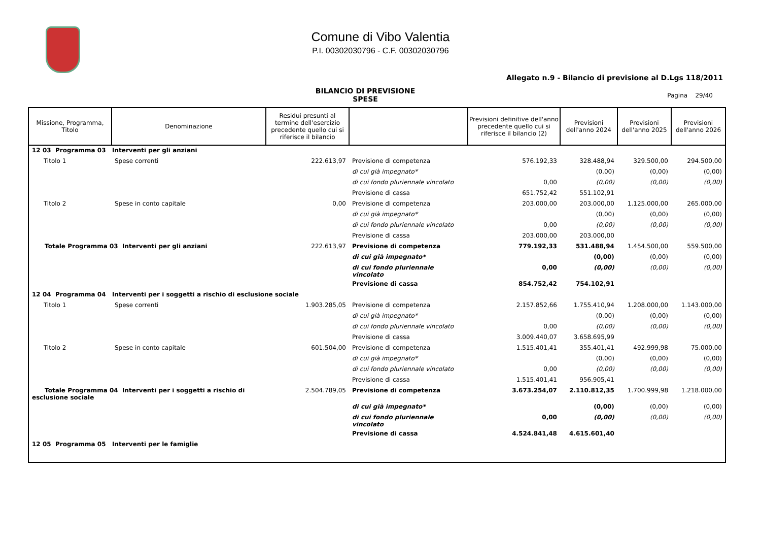Comune di Vibo Valentia
P.I. 00302030796 - C.F. 00302030796
Allegato n.9 - Bilancio di previsione al D.Lgs 118/2011
BILANCIO DI PREVISIONE
SPESE
Pagina 29/40
| Missione, Programma, Titolo | Denominazione | Residui presunti al termine dell'esercizio precedente quello cui si riferisce il bilancio | | Previsioni definitive dell'anno precedente quello cui si riferisce il bilancio (2) | Previsioni dell'anno 2024 | Previsioni dell'anno 2025 | Previsioni dell'anno 2026 |
| --- | --- | --- | --- | --- | --- | --- | --- |
| 12 03 Programma 03 Interventi per gli anziani | | | | | | | |
| Titolo 1 | Spese correnti | 222.613,97 | Previsione di competenza | 576.192,33 | 328.488,94 | 329.500,00 | 294.500,00 |
| | | | di cui già impegnato* | | (0,00) | (0,00) | (0,00) |
| | | | di cui fondo pluriennale vincolato | 0,00 | (0,00) | (0,00) | (0,00) |
| | | | Previsione di cassa | 651.752,42 | 551.102,91 | | |
| Titolo 2 | Spese in conto capitale | 0,00 | Previsione di competenza | 203.000,00 | 203.000,00 | 1.125.000,00 | 265.000,00 |
| | | | di cui già impegnato* | | (0,00) | (0,00) | (0,00) |
| | | | di cui fondo pluriennale vincolato | 0,00 | (0,00) | (0,00) | (0,00) |
| | | | Previsione di cassa | 203.000,00 | 203.000,00 | | |
| Totale Programma 03 Interventi per gli anziani | | 222.613,97 | Previsione di competenza | 779.192,33 | 531.488,94 | 1.454.500,00 | 559.500,00 |
| | | | di cui già impegnato* | | (0,00) | (0,00) | (0,00) |
| | | | di cui fondo pluriennale vincolato | 0,00 | (0,00) | (0,00) | (0,00) |
| | | | Previsione di cassa | 854.752,42 | 754.102,91 | | |
| 12 04 Programma 04 Interventi per i soggetti a rischio di esclusione sociale | | | | | | | |
| Titolo 1 | Spese correnti | 1.903.285,05 | Previsione di competenza | 2.157.852,66 | 1.755.410,94 | 1.208.000,00 | 1.143.000,00 |
| | | | di cui già impegnato* | | (0,00) | (0,00) | (0,00) |
| | | | di cui fondo pluriennale vincolato | 0,00 | (0,00) | (0,00) | (0,00) |
| | | | Previsione di cassa | 3.009.440,07 | 3.658.695,99 | | |
| Titolo 2 | Spese in conto capitale | 601.504,00 | Previsione di competenza | 1.515.401,41 | 355.401,41 | 492.999,98 | 75.000,00 |
| | | | di cui già impegnato* | | (0,00) | (0,00) | (0,00) |
| | | | di cui fondo pluriennale vincolato | 0,00 | (0,00) | (0,00) | (0,00) |
| | | | Previsione di cassa | 1.515.401,41 | 956.905,41 | | |
| Totale Programma 04 Interventi per i soggetti a rischio di esclusione sociale | | 2.504.789,05 | Previsione di competenza | 3.673.254,07 | 2.110.812,35 | 1.700.999,98 | 1.218.000,00 |
| | | | di cui già impegnato* | | (0,00) | (0,00) | (0,00) |
| | | | di cui fondo pluriennale vincolato | 0,00 | (0,00) | (0,00) | (0,00) |
| | | | Previsione di cassa | 4.524.841,48 | 4.615.601,40 | | |
| 12 05 Programma 05 Interventi per le famiglie | | | | | | | |